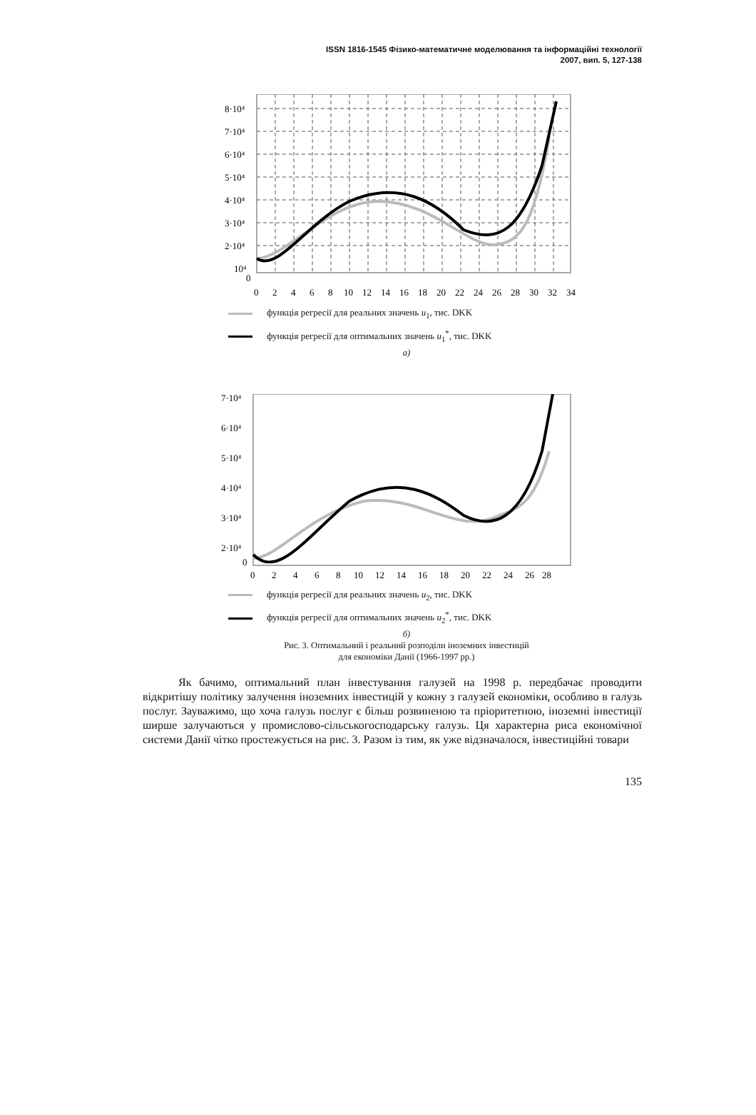ISSN 1816-1545 Фізико-математичне моделювання та інформаційні технології
2007, вип. 5, 127-138
8·10⁴
7·10⁴
6·10⁴
5·10⁴
4·10⁴
3·10⁴
2·10⁴
10⁴
0
0
2
4
6
8
10
12
14
16
18
20
22
24
26
28
30
32
34
функція регресії для реальних значень u<sub>1</sub>, тис. DKK
функція регресії для оптимальних значень u<sub>1</sub><sup>*</sup>, тис. DKK
а)
7·10⁴
6·10⁴
5·10⁴
4·10⁴
3·10⁴
2·10⁴
0
0
2
4
6
8
10
12
14
16
18
20
22
24
26
28
функція регресії для реальних значень u<sub>2</sub>, тис. DKK
функція регресії для оптимальних значень u<sub>2</sub><sup>*</sup>, тис. DKK
б)
Рис. 3. Оптимальний і реальний розподіли іноземних інвестицій
для економіки Данії (1966-1997 рр.)
Як бачимо, оптимальний план інвестування галузей на 1998 р. передбачає проводити відкритішу політику залучення іноземних інвестицій у кожну з галузей економіки, особливо в галузь послуг. Зауважимо, що хоча галузь послуг є більш розвиненою та пріоритетною, іноземні інвестиції ширше залучаються у промислово-сільськогосподарську галузь. Ця характерна риса економічної системи Данії чітко простежується на рис. 3. Разом із тим, як уже відзначалося, інвестиційні товари
135